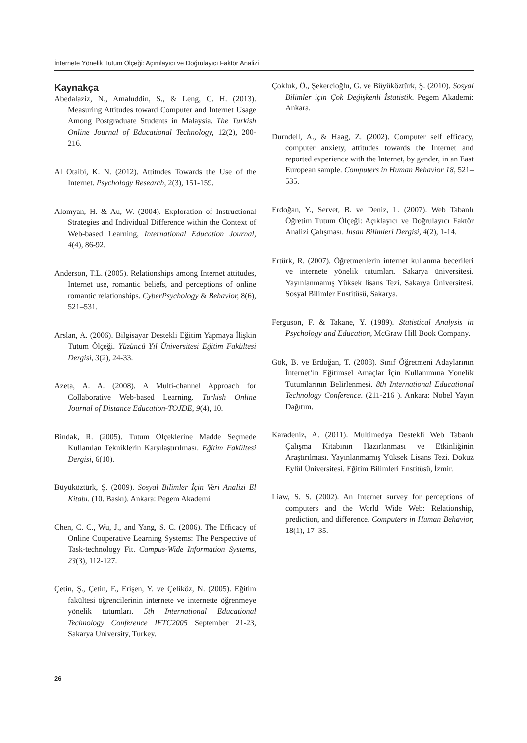İnternete Yönelik Tutum Ölçeği: Açımlayıcı ve Doğrulayıcı Faktör Analizi
Kaynakça
Abedalaziz, N., Amaluddin, S., & Leng, C. H. (2013). Measuring Attitudes toward Computer and Internet Usage Among Postgraduate Students in Malaysia. The Turkish Online Journal of Educational Technology, 12(2), 200-216.
Al Otaibi, K. N. (2012). Attitudes Towards the Use of the Internet. Psychology Research, 2(3), 151-159.
Alomyan, H. & Au, W. (2004). Exploration of Instructional Strategies and Individual Difference within the Context of Web-based Learning, International Education Journal, 4(4), 86-92.
Anderson, T.L. (2005). Relationships among Internet attitudes, Internet use, romantic beliefs, and perceptions of online romantic relationships. CyberPsychology & Behavior, 8(6), 521–531.
Arslan, A. (2006). Bilgisayar Destekli Eğitim Yapmaya İlişkin Tutum Ölçeği. Yüzüncü Yıl Üniversitesi Eğitim Fakültesi Dergisi, 3(2), 24-33.
Azeta, A. A. (2008). A Multi-channel Approach for Collaborative Web-based Learning. Turkish Online Journal of Distance Education-TOJDE, 9(4), 10.
Bindak, R. (2005). Tutum Ölçeklerine Madde Seçmede Kullanılan Tekniklerin Karşılaştırılması. Eğitim Fakültesi Dergisi, 6(10).
Büyüköztürk, Ş. (2009). Sosyal Bilimler İçin Veri Analizi El Kitabı. (10. Baskı). Ankara: Pegem Akademi.
Chen, C. C., Wu, J., and Yang, S. C. (2006). The Efficacy of Online Cooperative Learning Systems: The Perspective of Task-technology Fit. Campus-Wide Information Systems, 23(3), 112-127.
Çetin, Ş., Çetin, F., Erişen, Y. ve Çeliköz, N. (2005). Eğitim fakültesi öğrencilerinin internete ve internette öğrenmeye yönelik tutumları. 5th International Educational Technology Conference IETC2005 September 21-23, Sakarya University, Turkey.
Çokluk, Ö., Şekercioğlu, G. ve Büyüköztürk, Ş. (2010). Sosyal Bilimler için Çok Değişkenli İstatistik. Pegem Akademi: Ankara.
Durndell, A., & Haag, Z. (2002). Computer self efficacy, computer anxiety, attitudes towards the Internet and reported experience with the Internet, by gender, in an East European sample. Computers in Human Behavior 18, 521–535.
Erdoğan, Y., Servet, B. ve Deniz, L. (2007). Web Tabanlı Öğretim Tutum Ölçeği: Açıklayıcı ve Doğrulayıcı Faktör Analizi Çalışması. İnsan Bilimleri Dergisi, 4(2), 1-14.
Ertürk, R. (2007). Öğretmenlerin internet kullanma becerileri ve internete yönelik tutumları. Sakarya üniversitesi. Yayınlanmamış Yüksek lisans Tezi. Sakarya Üniversitesi. Sosyal Bilimler Enstitüsü, Sakarya.
Ferguson, F. & Takane, Y. (1989). Statistical Analysis in Psychology and Education, McGraw Hill Book Company.
Gök, B. ve Erdoğan, T. (2008). Sınıf Öğretmeni Adaylarının İnternet’in Eğitimsel Amaçlar İçin Kullanımına Yönelik Tutumlarının Belirlenmesi. 8th International Educational Technology Conference. (211-216 ). Ankara: Nobel Yayın Dağıtım.
Karadeniz, A. (2011). Multimedya Destekli Web Tabanlı Çalışma Kitabının Hazırlanması ve Etkinliğinin Araştırılması. Yayınlanmamış Yüksek Lisans Tezi. Dokuz Eylül Üniversitesi. Eğitim Bilimleri Enstitüsü, İzmir.
Liaw, S. S. (2002). An Internet survey for perceptions of computers and the World Wide Web: Relationship, prediction, and difference. Computers in Human Behavior, 18(1), 17–35.
26